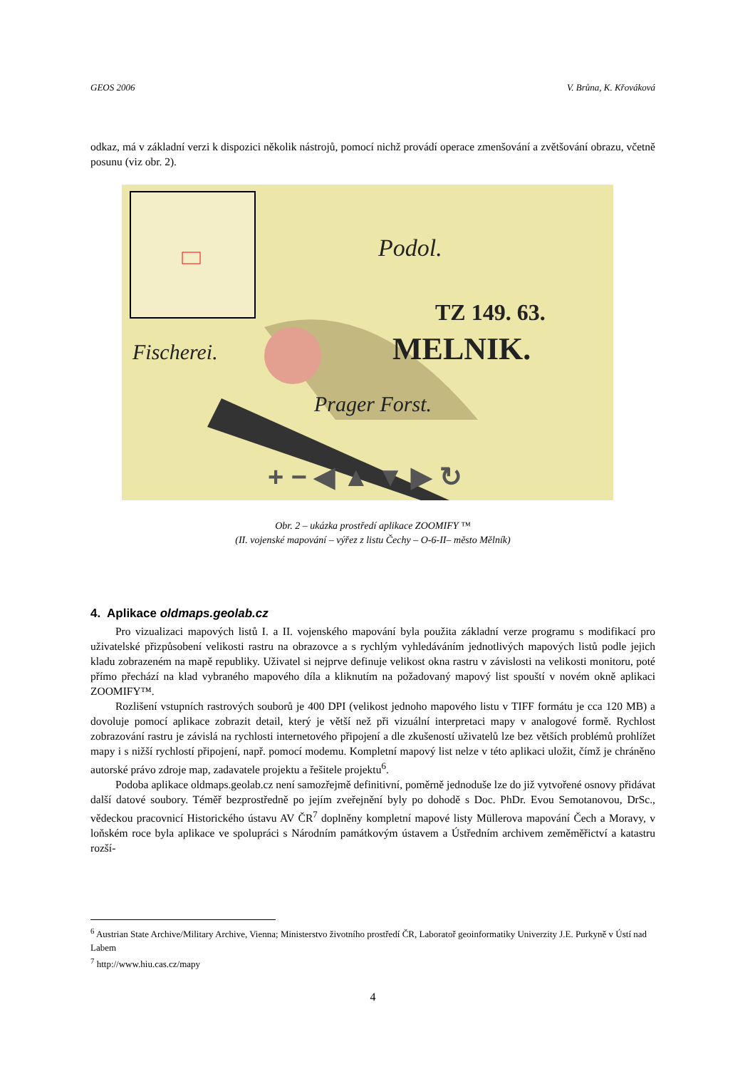GEOS 2006 V. Brůna, K. Křováková
odkaz, má v základní verzi k dispozici několik nástrojů, pomocí nichž provádí operace zmenšování a zvětšování obrazu, včetně posunu (viz obr. 2).
Podol.
TZ 149. 63.
MELNIK.
Fischerei.
Prager Forst.
+ − ◀ ▲ ▼ ▶ ↻
Obr. 2 – ukázka prostředí aplikace ZOOMIFY ™
(II. vojenské mapování – výřez z listu Čechy – O-6-II– město Mělník)
4. Aplikace oldmaps.geolab.cz
Pro vizualizaci mapových listů I. a II. vojenského mapování byla použita základní verze programu s modifikací pro uživatelské přizpůsobení velikosti rastru na obrazovce a s rychlým vyhledáváním jednotlivých mapových listů podle jejich kladu zobrazeném na mapě republiky. Uživatel si nejprve definuje velikost okna rastru v závislosti na velikosti monitoru, poté přímo přechází na klad vybraného mapového díla a kliknutím na požadovaný mapový list spouští v novém okně aplikaci ZOOMIFY™.
Rozlišení vstupních rastrových souborů je 400 DPI (velikost jednoho mapového listu v TIFF formátu je cca 120 MB) a dovoluje pomocí aplikace zobrazit detail, který je větší než při vizuální interpretaci mapy v analogové formě. Rychlost zobrazování rastru je závislá na rychlosti internetového připojení a dle zkušeností uživatelů lze bez větších problémů prohlížet mapy i s nižší rychlostí připojení, např. pomocí modemu. Kompletní mapový list nelze v této aplikaci uložit, čímž je chráněno autorské právo zdroje map, zadavatele projektu a řešitele projektu<sup>6</sup>.
Podoba aplikace oldmaps.geolab.cz není samozřejmě definitivní, poměrně jednoduše lze do již vytvořené osnovy přidávat další datové soubory. Téměř bezprostředně po jejím zveřejnění byly po dohodě s Doc. PhDr. Evou Semotanovou, DrSc., vědeckou pracovnicí Historického ústavu AV ČR<sup>7</sup> doplněny kompletní mapové listy Müllerova mapování Čech a Moravy, v loňském roce byla aplikace ve spolupráci s Národním památkovým ústavem a Ústředním archivem zeměměřictví a katastru rozší-
<sup>6</sup> Austrian State Archive/Military Archive, Vienna; Ministerstvo životního prostředí ČR, Laboratoř geoinformatiky Univerzity J.E. Purkyně v Ústí nad Labem
<sup>7</sup> http://www.hiu.cas.cz/mapy
4